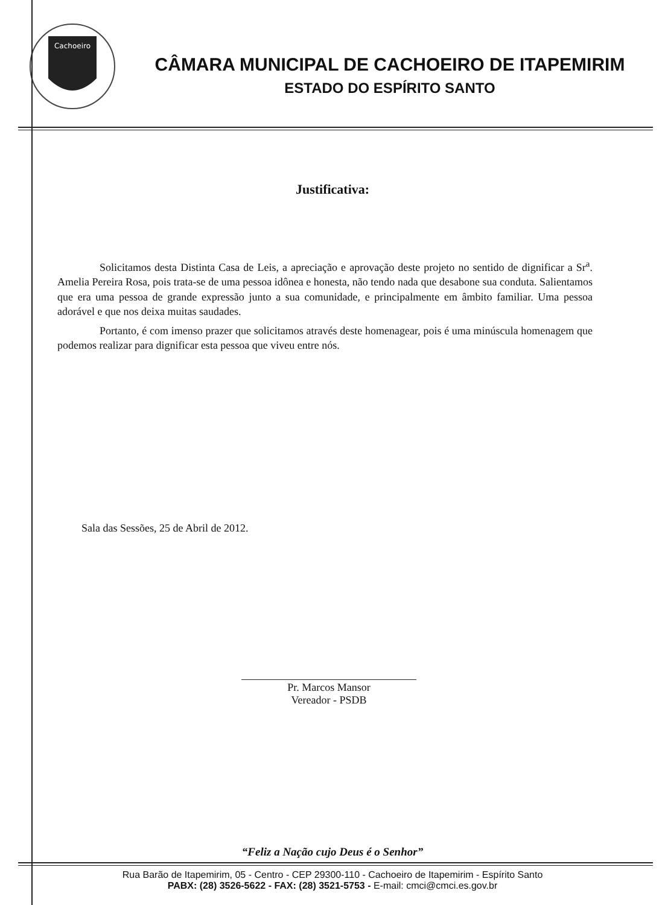Cachoeiro
CÂMARA MUNICIPAL DE CACHOEIRO DE ITAPEMIRIM
ESTADO DO ESPÍRITO SANTO
Justificativa:
Solicitamos desta Distinta Casa de Leis, a apreciação e aprovação deste projeto no sentido de dignificar a Sr<sup>a</sup>. Amelia Pereira Rosa, pois trata-se de uma pessoa idônea e honesta, não tendo nada que desabone sua conduta. Salientamos que era uma pessoa de grande expressão junto a sua comunidade, e principalmente em âmbito familiar. Uma pessoa adorável e que nos deixa muitas saudades.
Portanto, é com imenso prazer que solicitamos através deste homenagear, pois é uma minúscula homenagem que podemos realizar para dignificar esta pessoa que viveu entre nós.
Sala das Sessões, 25 de Abril de 2012.
Pr. Marcos Mansor
Vereador - PSDB
“Feliz a Nação cujo Deus é o Senhor”
Rua Barão de Itapemirim, 05 - Centro - CEP 29300-110 - Cachoeiro de Itapemirim - Espírito Santo
PABX: (28) 3526-5622 - FAX: (28) 3521-5753 - E-mail: cmci@cmci.es.gov.br